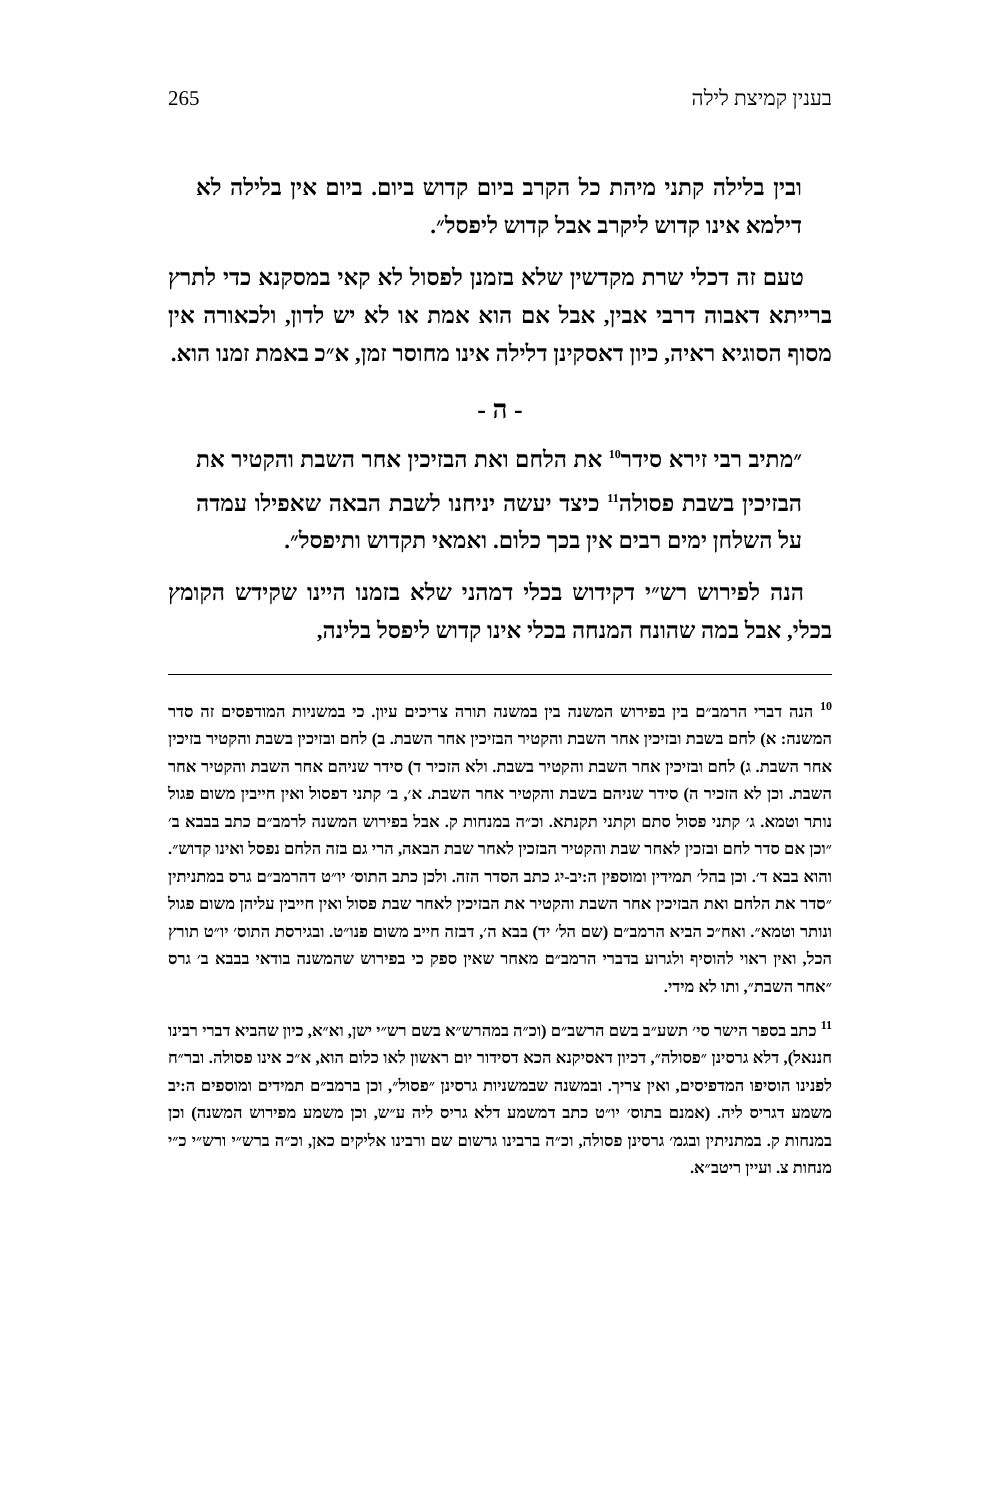בענין קמיצת לילה 265
ובין בלילה קתני מיהת כל הקרב ביום קדוש ביום. ביום אין בלילה לא דילמא אינו קדוש ליקרב אבל קדוש ליפסל״.
טעם זה דכלי שרת מקדשין שלא בזמנן לפסול לא קאי במסקנא כדי לתרץ ברייתא דאבוה דרבי אבין, אבל אם הוא אמת או לא יש לדון, ולכאורה אין מסוף הסוגיא ראיה, כיון דאסקינן דלילה אינו מחוסר זמן, א״כ באמת זמנו הוא.
- ה -
״מתיב רבי זירא סידר<sup>10</sup> את הלחם ואת הבזיכין אחר השבת והקטיר את הבזיכין בשבת פסולה<sup>11</sup> כיצד יעשה יניחנו לשבת הבאה שאפילו עמדה על השלחן ימים רבים אין בכך כלום. ואמאי תקדוש ותיפסל״.
הנה לפירוש רש״י דקידוש בכלי דמהני שלא בזמנו היינו שקידש הקומץ בכלי, אבל במה שהונח המנחה בכלי אינו קדוש ליפסל בלינה,
<sup>10</sup> הנה דברי הרמב״ם בין בפירוש המשנה בין במשנה תורה צריכים עיון. כי במשניות המודפסים זה סדר המשנה: א) לחם בשבת ובזיכין אחר השבת והקטיר הבזיכין אחר השבת. ב) לחם ובזיכין בשבת והקטיר בזיכין אחר השבת. ג) לחם ובזיכין אחר השבת והקטיר בשבת. ולא הזכיר ד) סידר שניהם אחר השבת והקטיר אחר השבת. וכן לא הזכיר ה) סידר שניהם בשבת והקטיר אחר השבת. א׳, ב׳ קתני דפסול ואין חייבין משום פגול נותר וטמא. ג׳ קתני פסול סתם וקתני תקנתא. וכ״ה במנחות ק. אבל בפירוש המשנה לרמב״ם כתב בבבא ב׳ ״וכן אם סדר לחם ובזכין לאחר שבת והקטיר הבזכין לאחר שבת הבאה, הרי גם בזה הלחם נפסל ואינו קדוש״. והוא בבא ד׳. וכן בהל׳ תמידין ומוספין ה:יב-יג כתב הסדר הזה. ולכן כתב התוס׳ יו״ט דהרמב״ם גרס במתניתין ״סדר את הלחם ואת הבזיכין אחר השבת והקטיר את הבזיכין לאחר שבת פסול ואין חייבין עליהן משום פגול ונותר וטמא״. ואח״כ הביא הרמב״ם (שם הל׳ יד) בבא ה׳, דבזה חייב משום פנו״ט. ובגירסת התוס׳ יו״ט תורץ הכל, ואין ראוי להוסיף ולגרוע בדברי הרמב״ם מאחר שאין ספק כי בפירוש שהמשנה בודאי בבבא ב׳ גרס ״אחר השבת״, ותו לא מידי.
<sup>11</sup> כתב בספר הישר סי׳ תשע״ב בשם הרשב״ם (וכ״ה במהרש״א בשם רש״י ישן, וא״א, כיון שהביא דברי רבינו חננאל), דלא גרסינן ״פסולה״, דכיון דאסיקנא הכא דסידור יום ראשון לאו כלום הוא, א״כ אינו פסולה. ובר״ח לפנינו הוסיפו המדפיסים, ואין צריך. ובמשנה שבמשניות גרסינן ״פסול״, וכן ברמב״ם תמידים ומוספים ה:יב משמע דגריס ליה. (אמנם בתוס׳ יו״ט כתב דמשמע דלא גריס ליה ע״ש, וכן משמע מפירוש המשנה) וכן במנחות ק. במתניתין ובגמ׳ גרסינן פסולה, וכ״ה ברבינו גרשום שם ורבינו אליקים כאן, וכ״ה ברש״י ורש״י כ״י מנחות צ. ועיין ריטב״א.